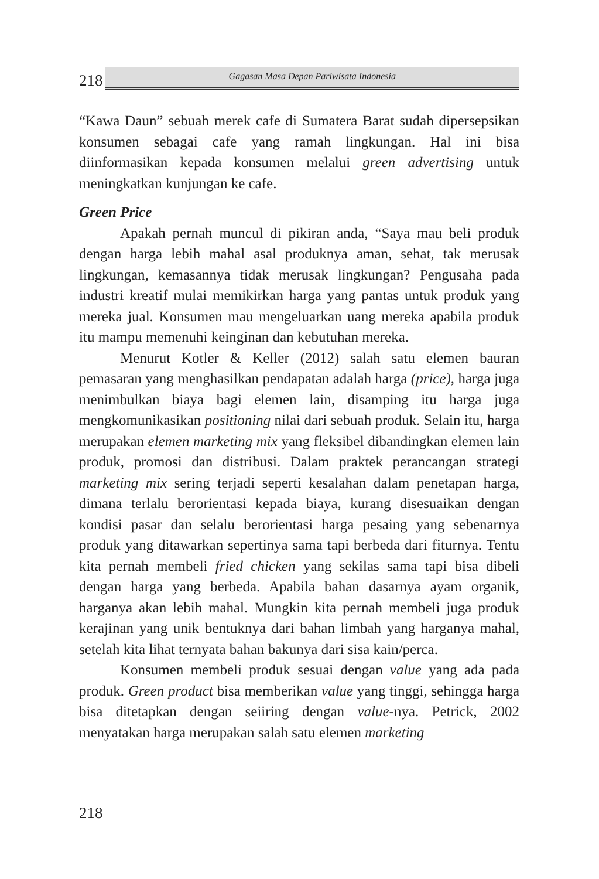218
Gagasan Masa Depan Pariwisata Indonesia
“Kawa Daun” sebuah merek cafe di Sumatera Barat sudah dipersepsikan konsumen sebagai cafe yang ramah lingkungan. Hal ini bisa diinformasikan kepada konsumen melalui green advertising untuk meningkatkan kunjungan ke cafe.
Green Price
Apakah pernah muncul di pikiran anda, “Saya mau beli produk dengan harga lebih mahal asal produknya aman, sehat, tak merusak lingkungan, kemasannya tidak merusak lingkungan? Pengusaha pada industri kreatif mulai memikirkan harga yang pantas untuk produk yang mereka jual. Konsumen mau mengeluarkan uang mereka apabila produk itu mampu memenuhi keinginan dan kebutuhan mereka.
Menurut Kotler & Keller (2012) salah satu elemen bauran pemasaran yang menghasilkan pendapatan adalah harga (price), harga juga menimbulkan biaya bagi elemen lain, disamping itu harga juga mengkomunikasikan positioning nilai dari sebuah produk. Selain itu, harga merupakan elemen marketing mix yang fleksibel dibandingkan elemen lain produk, promosi dan distribusi. Dalam praktek perancangan strategi marketing mix sering terjadi seperti kesalahan dalam penetapan harga, dimana terlalu berorientasi kepada biaya, kurang disesuaikan dengan kondisi pasar dan selalu berorientasi harga pesaing yang sebenarnya produk yang ditawarkan sepertinya sama tapi berbeda dari fiturnya. Tentu kita pernah membeli fried chicken yang sekilas sama tapi bisa dibeli dengan harga yang berbeda. Apabila bahan dasarnya ayam organik, harganya akan lebih mahal. Mungkin kita pernah membeli juga produk kerajinan yang unik bentuknya dari bahan limbah yang harganya mahal, setelah kita lihat ternyata bahan bakunya dari sisa kain/perca.
Konsumen membeli produk sesuai dengan value yang ada pada produk. Green product bisa memberikan value yang tinggi, sehingga harga bisa ditetapkan dengan seiiring dengan value-nya. Petrick, 2002 menyatakan harga merupakan salah satu elemen marketing
218